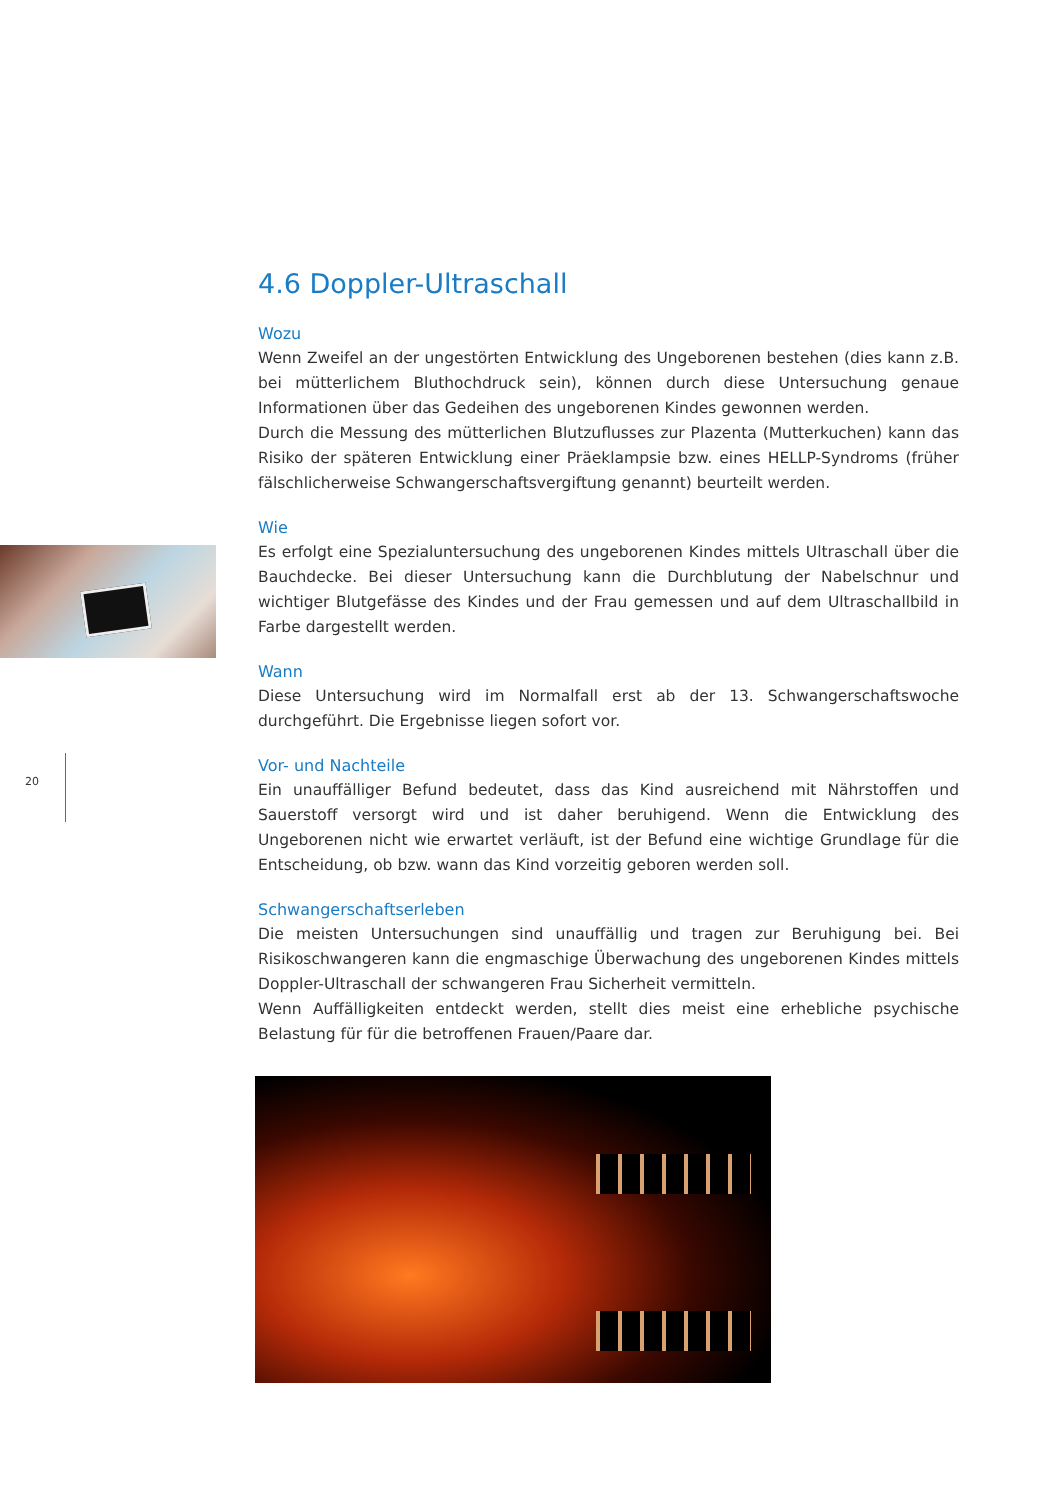20
4.6 Doppler-Ultraschall
Wozu
Wenn Zweifel an der ungestörten Entwicklung des Ungeborenen bestehen (dies kann z.B. bei mütterlichem Bluthochdruck sein), können durch diese Untersuchung genaue Informationen über das Gedeihen des ungeborenen Kindes gewonnen werden.
Durch die Messung des mütterlichen Blutzuflusses zur Plazenta (Mutterkuchen) kann das Risiko der späteren Entwicklung einer Präeklampsie bzw. eines HELLP-Syndroms (früher fälschlicherweise Schwangerschaftsvergiftung genannt) beurteilt werden.
Wie
Es erfolgt eine Spezialuntersuchung des ungeborenen Kindes mittels Ultraschall über die Bauchdecke. Bei dieser Untersuchung kann die Durchblutung der Nabelschnur und wichtiger Blutgefässe des Kindes und der Frau gemessen und auf dem Ultraschallbild in Farbe dargestellt werden.
Wann
Diese Untersuchung wird im Normalfall erst ab der 13. Schwangerschaftswoche durchgeführt. Die Ergebnisse liegen sofort vor.
Vor- und Nachteile
Ein unauffälliger Befund bedeutet, dass das Kind ausreichend mit Nährstoffen und Sauerstoff versorgt wird und ist daher beruhigend. Wenn die Entwicklung des Ungeborenen nicht wie erwartet verläuft, ist der Befund eine wichtige Grundlage für die Entscheidung, ob bzw. wann das Kind vorzeitig geboren werden soll.
Schwangerschaftserleben
Die meisten Untersuchungen sind unauffällig und tragen zur Beruhigung bei. Bei Risikoschwangeren kann die engmaschige Überwachung des ungeborenen Kindes mittels Doppler-Ultraschall der schwangeren Frau Sicherheit vermitteln.
Wenn Auffälligkeiten entdeckt werden, stellt dies meist eine erhebliche psychische Belastung für für die betroffenen Frauen/Paare dar.